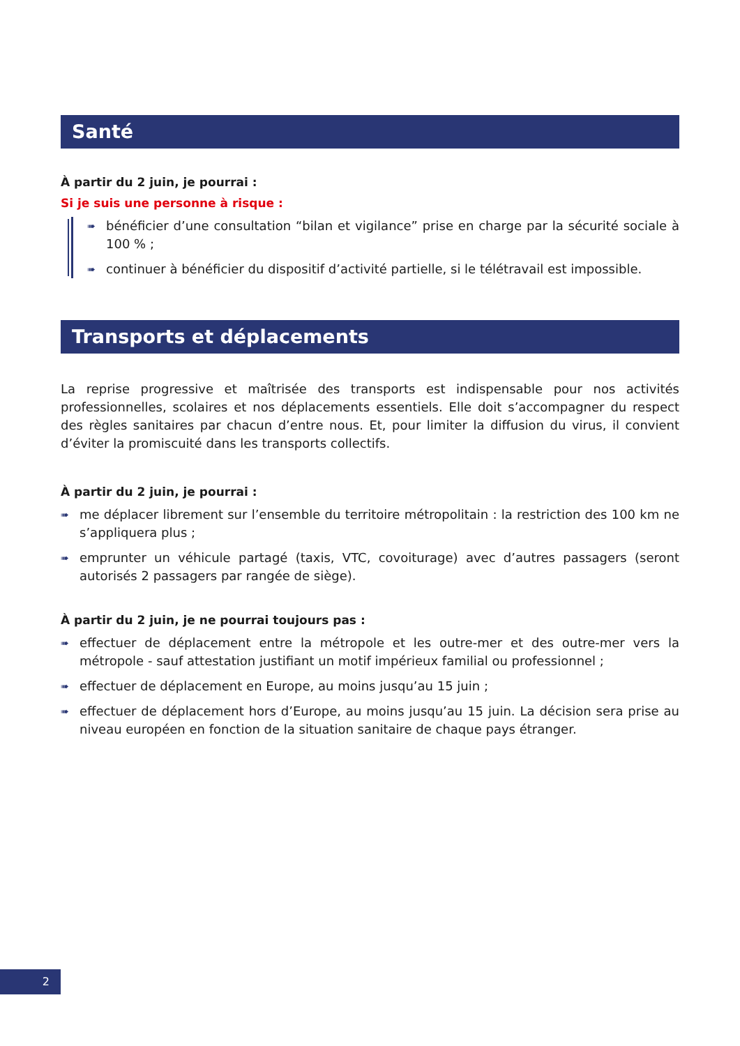Santé
À partir du 2 juin, je pourrai :
Si je suis une personne à risque :
➠ bénéficier d’une consultation “bilan et vigilance” prise en charge par la sécurité sociale à 100 % ;
➠ continuer à bénéficier du dispositif d’activité partielle, si le télétravail est impossible.
Transports et déplacements
La reprise progressive et maîtrisée des transports est indispensable pour nos activités professionnelles, scolaires et nos déplacements essentiels. Elle doit s’accompagner du respect des règles sanitaires par chacun d’entre nous. Et, pour limiter la diffusion du virus, il convient d’éviter la promiscuité dans les transports collectifs.
À partir du 2 juin, je pourrai :
➠ me déplacer librement sur l’ensemble du territoire métropolitain : la restriction des 100 km ne s’appliquera plus ;
➠ emprunter un véhicule partagé (taxis, VTC, covoiturage) avec d’autres passagers (seront autorisés 2 passagers par rangée de siège).
À partir du 2 juin, je ne pourrai toujours pas :
➠ effectuer de déplacement entre la métropole et les outre-mer et des outre-mer vers la métropole - sauf attestation justifiant un motif impérieux familial ou professionnel ;
➠ effectuer de déplacement en Europe, au moins jusqu’au 15 juin ;
➠ effectuer de déplacement hors d’Europe, au moins jusqu’au 15 juin. La décision sera prise au niveau européen en fonction de la situation sanitaire de chaque pays étranger.
2